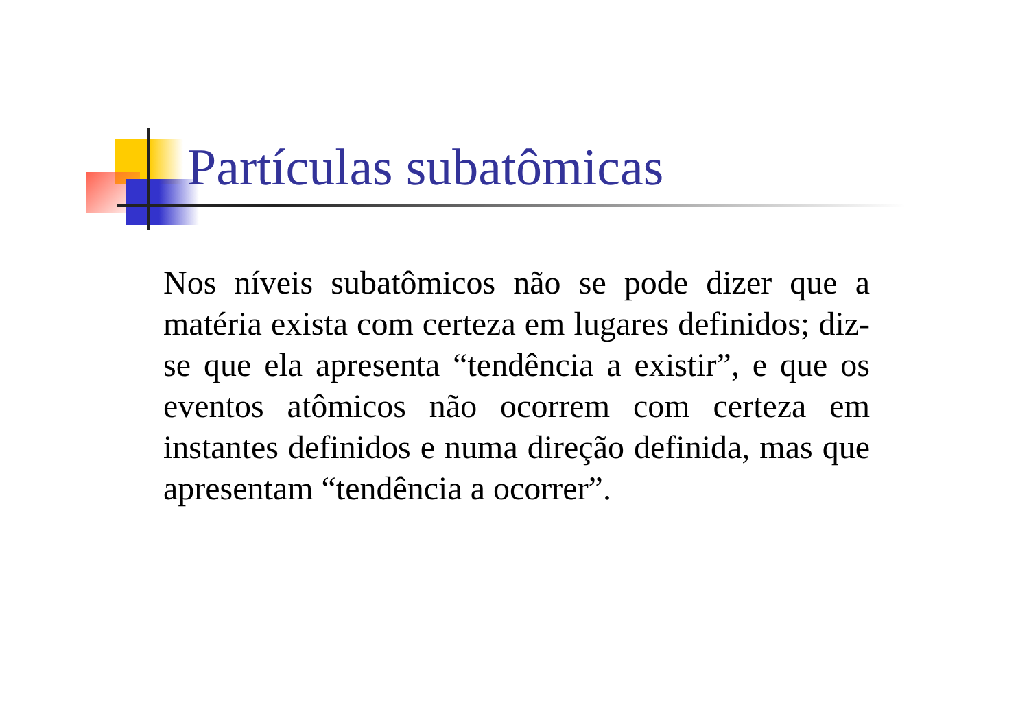Partículas subatômicas
Nos níveis subatômicos não se pode dizer que a matéria exista com certeza em lugares definidos; diz-se que ela apresenta “tendência a existir”, e que os eventos atômicos não ocorrem com certeza em instantes definidos e numa direção definida, mas que apresentam “tendência a ocorrer”.